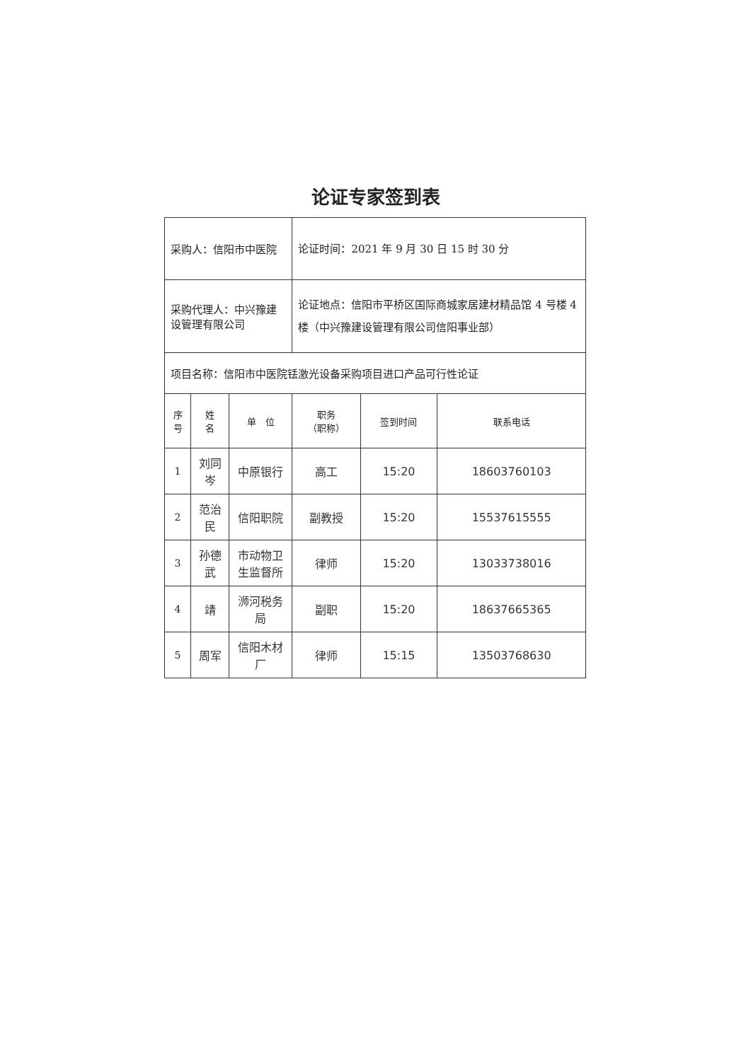论证专家签到表
| 采购人：信阳市中医院 | | | 论证时间：2021 年 9 月 30 日 15 时 30 分 | | |
| 采购代理人：中兴豫建设管理有限公司 | | | 论证地点：信阳市平桥区国际商城家居建材精品馆 4 号楼 4 楼（中兴豫建设管理有限公司信阳事业部） | | |
| 项目名称：信阳市中医院铥激光设备采购项目进口产品可行性论证 | | | | | |
| 序号 | 姓 名 | 单 位 | 职务 （职称） | 签到时间 | 联系电话 |
| 1 | 刘同岑 | 中原银行 | 高工 | 15:20 | 18603760103 |
| 2 | 范治民 | 信阳职院 | 副教授 | 15:20 | 15537615555 |
| 3 | 孙德武 | 市动物卫生监督所 | 律师 | 15:20 | 13033738016 |
| 4 | 靖 | 浉河税务局 | 副职 | 15:20 | 18637665365 |
| 5 | 周军 | 信阳木材厂 | 律师 | 15:15 | 13503768630 |